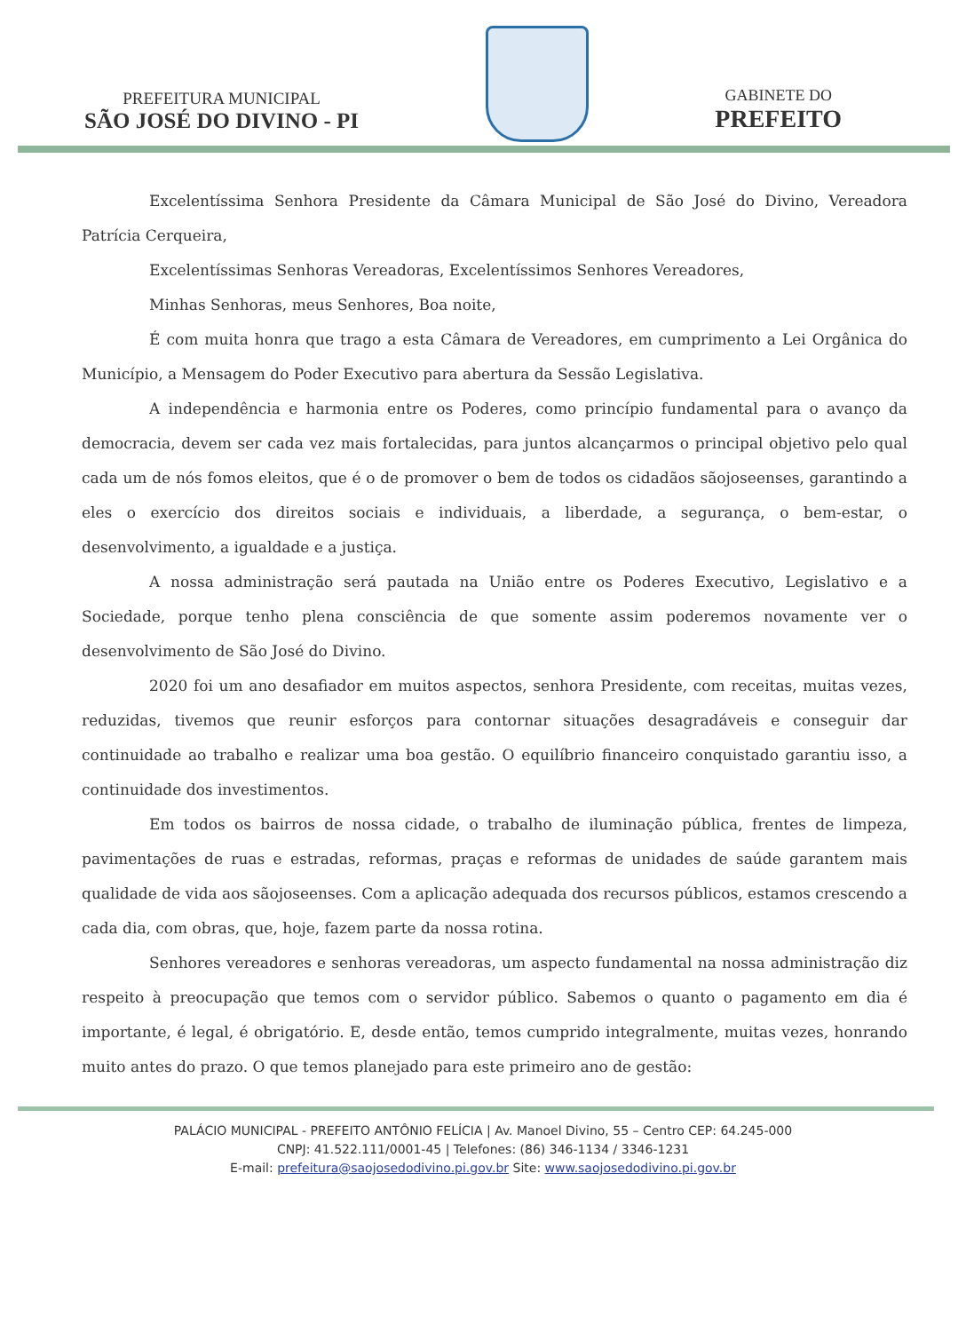PREFEITURA MUNICIPAL
SÃO JOSÉ DO DIVINO - PI
GABINETE DO
PREFEITO
Excelentíssima Senhora Presidente da Câmara Municipal de São José do Divino, Vereadora Patrícia Cerqueira,
Excelentíssimas Senhoras Vereadoras, Excelentíssimos Senhores Vereadores,
Minhas Senhoras, meus Senhores, Boa noite,
É com muita honra que trago a esta Câmara de Vereadores, em cumprimento a Lei Orgânica do Município, a Mensagem do Poder Executivo para abertura da Sessão Legislativa.
A independência e harmonia entre os Poderes, como princípio fundamental para o avanço da democracia, devem ser cada vez mais fortalecidas, para juntos alcançarmos o principal objetivo pelo qual cada um de nós fomos eleitos, que é o de promover o bem de todos os cidadãos sãojoseenses, garantindo a eles o exercício dos direitos sociais e individuais, a liberdade, a segurança, o bem-estar, o desenvolvimento, a igualdade e a justiça.
A nossa administração será pautada na União entre os Poderes Executivo, Legislativo e a Sociedade, porque tenho plena consciência de que somente assim poderemos novamente ver o desenvolvimento de São José do Divino.
2020 foi um ano desafiador em muitos aspectos, senhora Presidente, com receitas, muitas vezes, reduzidas, tivemos que reunir esforços para contornar situações desagradáveis e conseguir dar continuidade ao trabalho e realizar uma boa gestão. O equilíbrio financeiro conquistado garantiu isso, a continuidade dos investimentos.
Em todos os bairros de nossa cidade, o trabalho de iluminação pública, frentes de limpeza, pavimentações de ruas e estradas, reformas, praças e reformas de unidades de saúde garantem mais qualidade de vida aos sãojoseenses. Com a aplicação adequada dos recursos públicos, estamos crescendo a cada dia, com obras, que, hoje, fazem parte da nossa rotina.
Senhores vereadores e senhoras vereadoras, um aspecto fundamental na nossa administração diz respeito à preocupação que temos com o servidor público. Sabemos o quanto o pagamento em dia é importante, é legal, é obrigatório. E, desde então, temos cumprido integralmente, muitas vezes, honrando muito antes do prazo. O que temos planejado para este primeiro ano de gestão:
PALÁCIO MUNICIPAL - PREFEITO ANTÔNIO FELÍCIA | Av. Manoel Divino, 55 – Centro CEP: 64.245-000
CNPJ: 41.522.111/0001-45 | Telefones: (86) 346-1134 / 3346-1231
E-mail: prefeitura@saojosedodivino.pi.gov.br Site: www.saojosedodivino.pi.gov.br